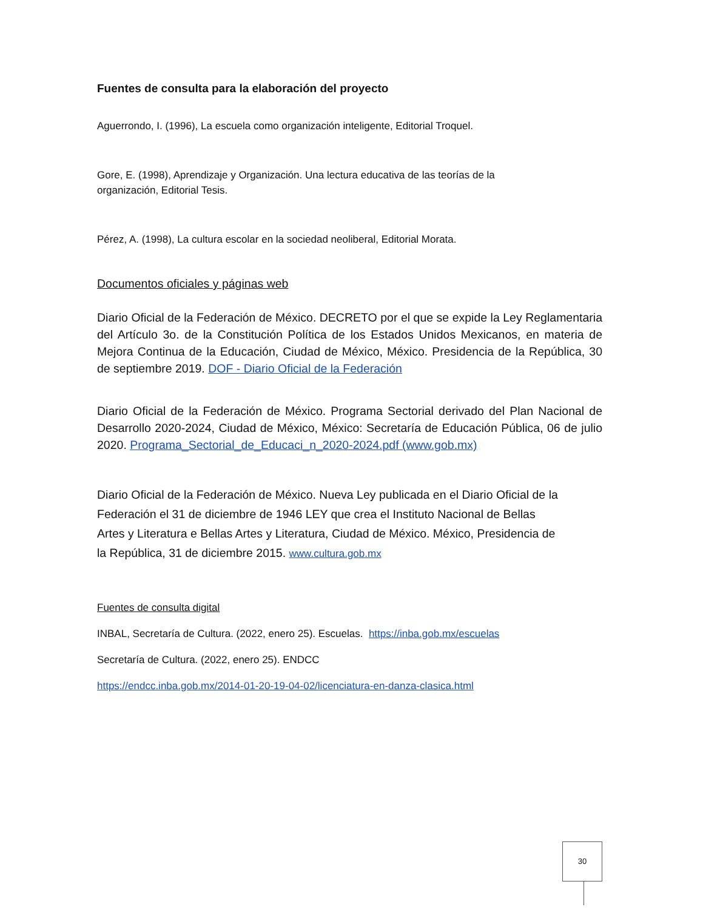Fuentes de consulta para la elaboración del proyecto
Aguerrondo, I. (1996), La escuela como organización inteligente, Editorial Troquel.
Gore, E. (1998), Aprendizaje y Organización. Una lectura educativa de las teorías de la organización, Editorial Tesis.
Pérez, A. (1998), La cultura escolar en la sociedad neoliberal, Editorial Morata.
Documentos oficiales y páginas web
Diario Oficial de la Federación de México. DECRETO por el que se expide la Ley Reglamentaria del Artículo 3o. de la Constitución Política de los Estados Unidos Mexicanos, en materia de Mejora Continua de la Educación, Ciudad de México, México. Presidencia de la República, 30 de septiembre 2019. DOF - Diario Oficial de la Federación
Diario Oficial de la Federación de México. Programa Sectorial derivado del Plan Nacional de Desarrollo 2020-2024, Ciudad de México, México: Secretaría de Educación Pública, 06 de julio 2020. Programa_Sectorial_de_Educaci_n_2020-2024.pdf (www.gob.mx)
Diario Oficial de la Federación de México. Nueva Ley publicada en el Diario Oficial de la Federación el 31 de diciembre de 1946 LEY que crea el Instituto Nacional de Bellas Artes y Literatura e Bellas Artes y Literatura, Ciudad de México. México, Presidencia de la República, 31 de diciembre 2015. www.cultura.gob.mx
Fuentes de consulta digital
INBAL, Secretaría de Cultura. (2022, enero 25). Escuelas. https://inba.gob.mx/escuelas
Secretaría de Cultura. (2022, enero 25). ENDCC
https://endcc.inba.gob.mx/2014-01-20-19-04-02/licenciatura-en-danza-clasica.html
30